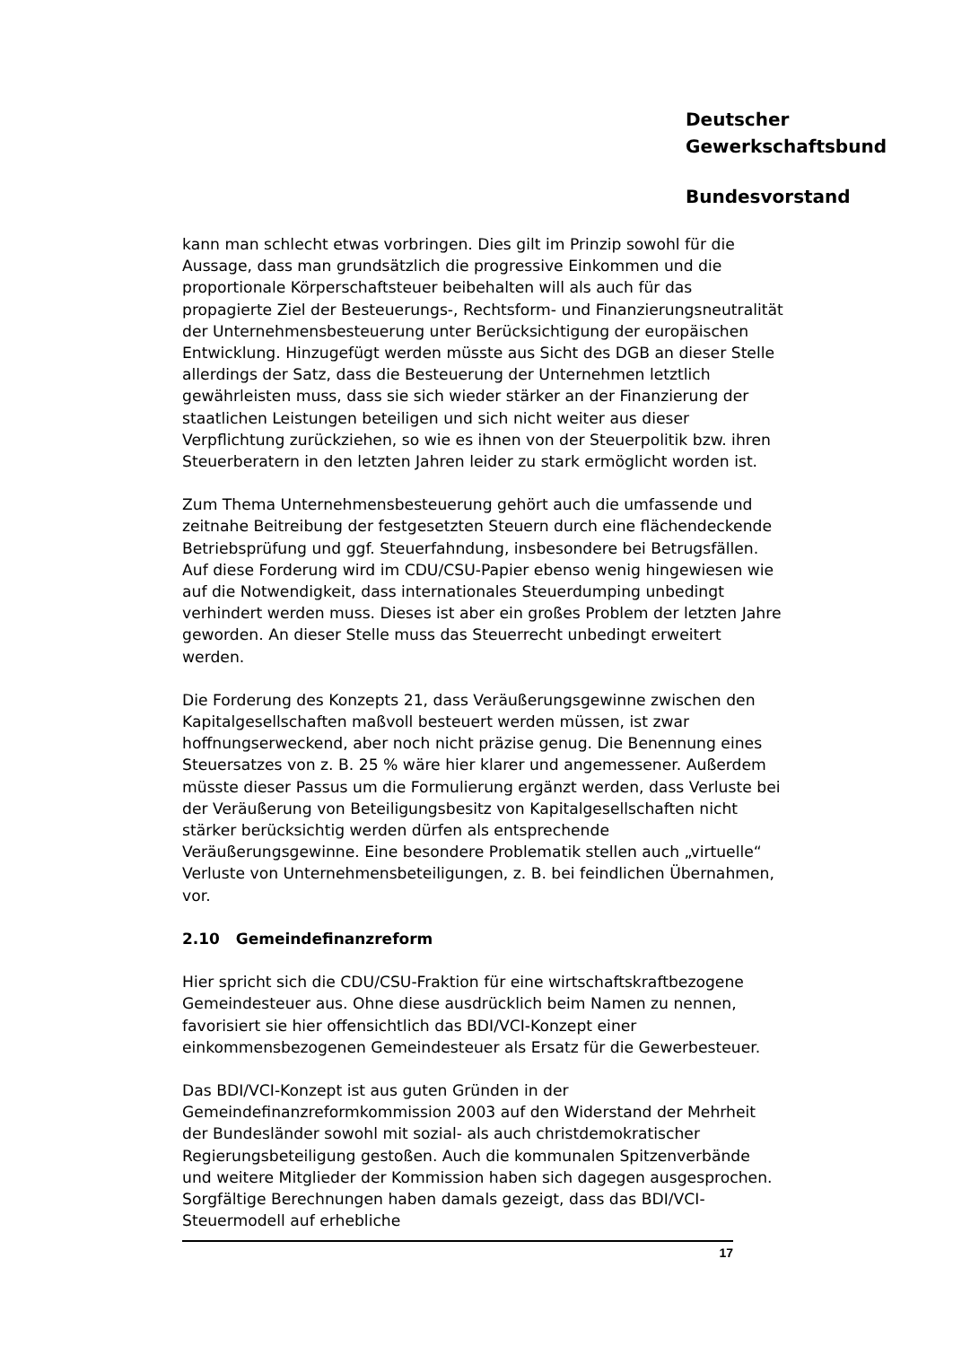Deutscher
Gewerkschaftsbund
Bundesvorstand
kann man schlecht etwas vorbringen. Dies gilt im Prinzip sowohl für die Aussage, dass man grundsätzlich die progressive Einkommen und die proportionale Körperschaftsteuer beibehalten will als auch für das propagierte Ziel der Besteuerungs-, Rechtsform- und Finanzierungsneutralität der Unternehmensbesteuerung unter Berücksichtigung der europäischen Entwicklung. Hinzugefügt werden müsste aus Sicht des DGB an dieser Stelle allerdings der Satz, dass die Besteuerung der Unternehmen letztlich gewährleisten muss, dass sie sich wieder stärker an der Finanzierung der staatlichen Leistungen beteiligen und sich nicht weiter aus dieser Verpflichtung zurückziehen, so wie es ihnen von der Steuerpolitik bzw. ihren Steuerberatern in den letzten Jahren leider zu stark ermöglicht worden ist.
Zum Thema Unternehmensbesteuerung gehört auch die umfassende und zeitnahe Beitreibung der festgesetzten Steuern durch eine flächendeckende Betriebsprüfung und ggf. Steuerfahndung, insbesondere bei Betrugsfällen. Auf diese Forderung wird im CDU/CSU-Papier ebenso wenig hingewiesen wie auf die Notwendigkeit, dass internationales Steuerdumping unbedingt verhindert werden muss. Dieses ist aber ein großes Problem der letzten Jahre geworden. An dieser Stelle muss das Steuerrecht unbedingt erweitert werden.
Die Forderung des Konzepts 21, dass Veräußerungsgewinne zwischen den Kapitalgesellschaften maßvoll besteuert werden müssen, ist zwar hoffnungserweckend, aber noch nicht präzise genug. Die Benennung eines Steuersatzes von z. B. 25 % wäre hier klarer und angemessener. Außerdem müsste dieser Passus um die Formulierung ergänzt werden, dass Verluste bei der Veräußerung von Beteiligungsbesitz von Kapitalgesellschaften nicht stärker berücksichtig werden dürfen als entsprechende Veräußerungsgewinne. Eine besondere Problematik stellen auch „virtuelle“ Verluste von Unternehmensbeteiligungen, z. B. bei feindlichen Übernahmen, vor.
2.10 Gemeindefinanzreform
Hier spricht sich die CDU/CSU-Fraktion für eine wirtschaftskraftbezogene Gemeindesteuer aus. Ohne diese ausdrücklich beim Namen zu nennen, favorisiert sie hier offensichtlich das BDI/VCI-Konzept einer einkommensbezogenen Gemeindesteuer als Ersatz für die Gewerbesteuer.
Das BDI/VCI-Konzept ist aus guten Gründen in der Gemeindefinanzreformkommission 2003 auf den Widerstand der Mehrheit der Bundesländer sowohl mit sozial- als auch christdemokratischer Regierungsbeteiligung gestoßen. Auch die kommunalen Spitzenverbände und weitere Mitglieder der Kommission haben sich dagegen ausgesprochen. Sorgfältige Berechnungen haben damals gezeigt, dass das BDI/VCI-Steuermodell auf erhebliche
17